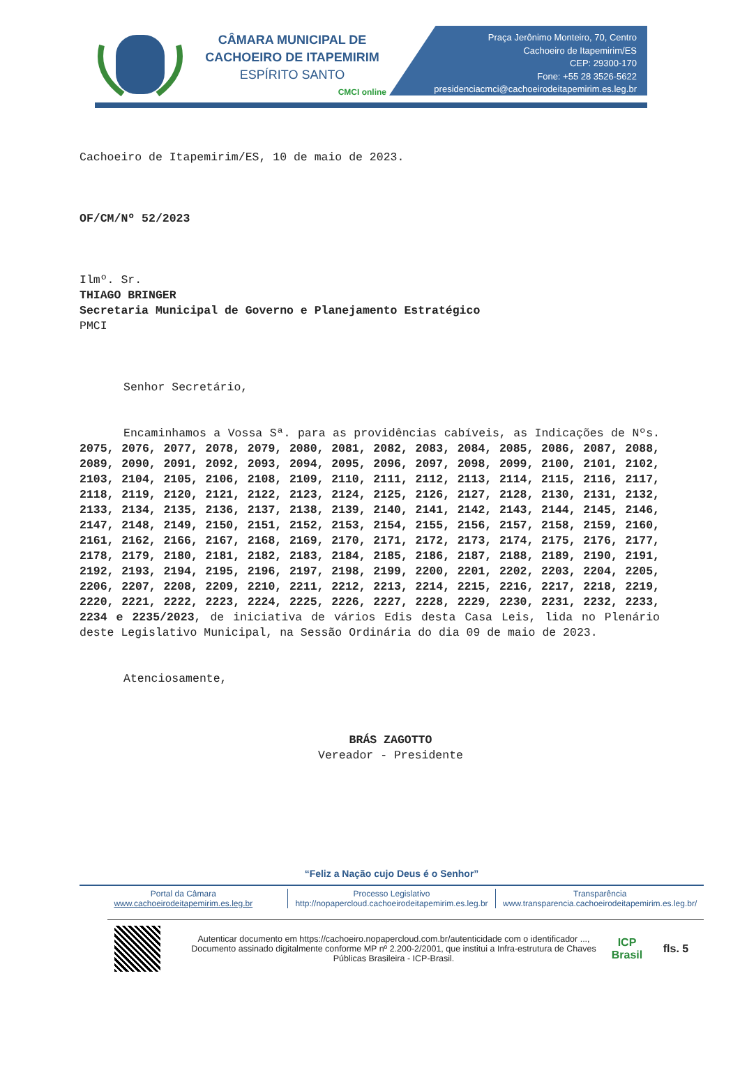CÂMARA MUNICIPAL DE
CACHOEIRO DE ITAPEMIRIM
ESPÍRITO SANTO
CMCI online
Praça Jerônimo Monteiro, 70, Centro
Cachoeiro de Itapemirim/ES
CEP: 29300-170
Fone: +55 28 3526-5622
presidenciacmci@cachoeirodeitapemirim.es.leg.br
Cachoeiro de Itapemirim/ES, 10 de maio de 2023.
OF/CM/Nº 52/2023
Ilmº. Sr.
THIAGO BRINGER
Secretaria Municipal de Governo e Planejamento Estratégico
PMCI
Senhor Secretário,
Encaminhamos a Vossa Sª. para as providências cabíveis, as Indicações de Nºs. 2075, 2076, 2077, 2078, 2079, 2080, 2081, 2082, 2083, 2084, 2085, 2086, 2087, 2088, 2089, 2090, 2091, 2092, 2093, 2094, 2095, 2096, 2097, 2098, 2099, 2100, 2101, 2102, 2103, 2104, 2105, 2106, 2108, 2109, 2110, 2111, 2112, 2113, 2114, 2115, 2116, 2117, 2118, 2119, 2120, 2121, 2122, 2123, 2124, 2125, 2126, 2127, 2128, 2130, 2131, 2132, 2133, 2134, 2135, 2136, 2137, 2138, 2139, 2140, 2141, 2142, 2143, 2144, 2145, 2146, 2147, 2148, 2149, 2150, 2151, 2152, 2153, 2154, 2155, 2156, 2157, 2158, 2159, 2160, 2161, 2162, 2166, 2167, 2168, 2169, 2170, 2171, 2172, 2173, 2174, 2175, 2176, 2177, 2178, 2179, 2180, 2181, 2182, 2183, 2184, 2185, 2186, 2187, 2188, 2189, 2190, 2191, 2192, 2193, 2194, 2195, 2196, 2197, 2198, 2199, 2200, 2201, 2202, 2203, 2204, 2205, 2206, 2207, 2208, 2209, 2210, 2211, 2212, 2213, 2214, 2215, 2216, 2217, 2218, 2219, 2220, 2221, 2222, 2223, 2224, 2225, 2226, 2227, 2228, 2229, 2230, 2231, 2232, 2233, 2234 e 2235/2023, de iniciativa de vários Edis desta Casa Leis, lida no Plenário deste Legislativo Municipal, na Sessão Ordinária do dia 09 de maio de 2023.
Atenciosamente,
BRÁS ZAGOTTO
Vereador - Presidente
“Feliz a Nação cujo Deus é o Senhor”
Portal da Câmara
www.cachoeirodeitapemirim.es.leg.br
Processo Legislativo
http://nopapercloud.cachoeirodeitapemirim.es.leg.br
Transparência
www.transparencia.cachoeirodeitapemirim.es.leg.br/
Autenticar documento em https://cachoeiro.nopapercloud.com.br/autenticidade com o identificador ..., Documento assinado digitalmente conforme MP nº 2.200-2/2001, que institui a Infra-estrutura de Chaves Públicas Brasileira - ICP-Brasil.
ICP Brasil
fls. 5